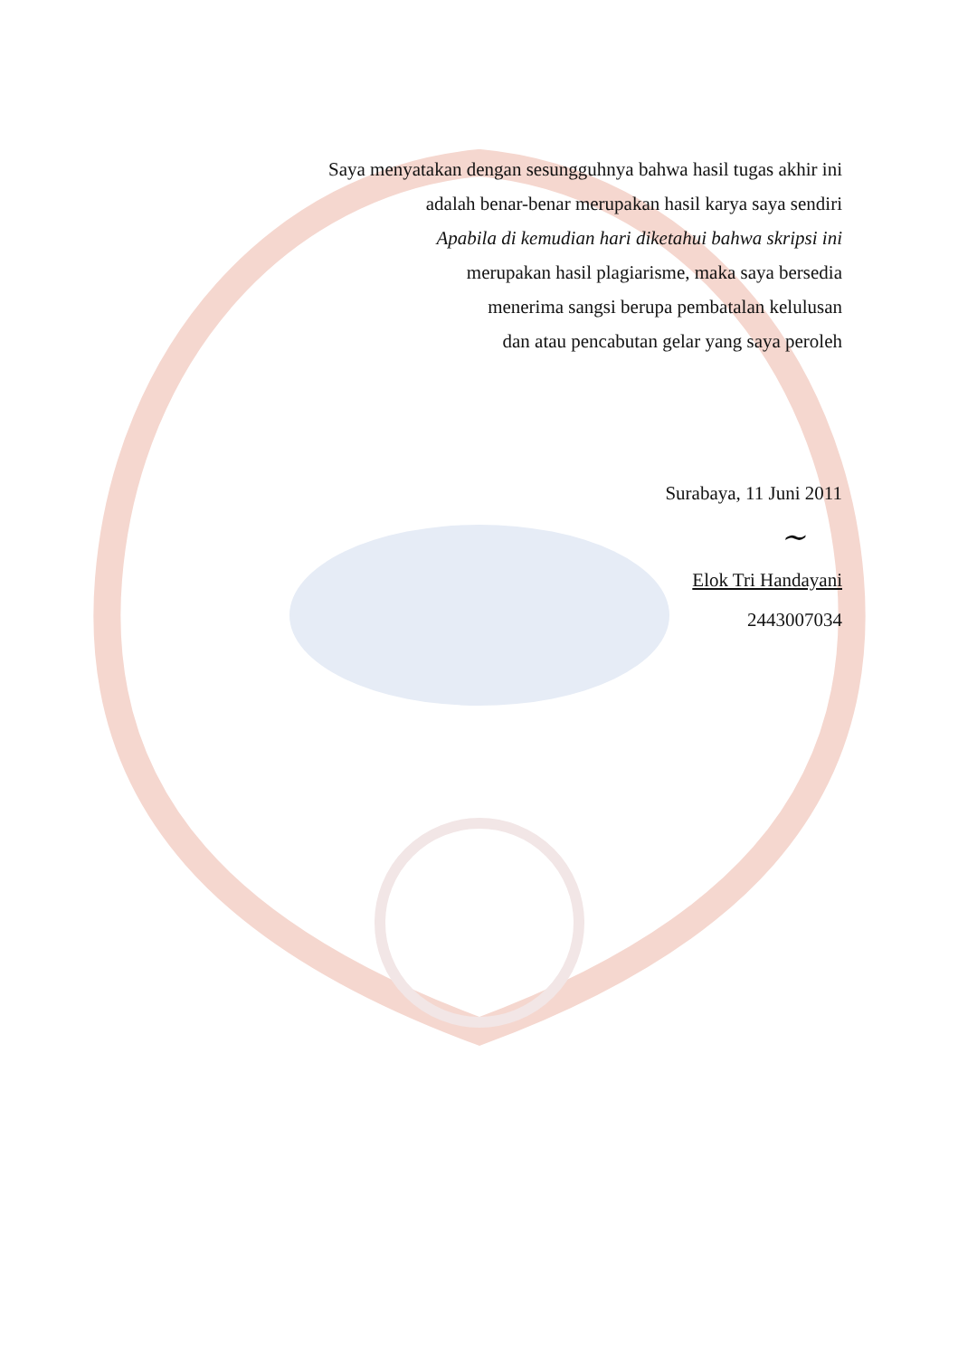Saya menyatakan dengan sesungguhnya bahwa hasil tugas akhir ini
adalah benar-benar merupakan hasil karya saya sendiri
Apabila di kemudian hari diketahui bahwa skripsi ini
merupakan hasil plagiarisme, maka saya bersedia
menerima sangsi berupa pembatalan kelulusan
dan atau pencabutan gelar yang saya peroleh
Surabaya, 11 Juni 2011
~
Elok Tri Handayani
2443007034